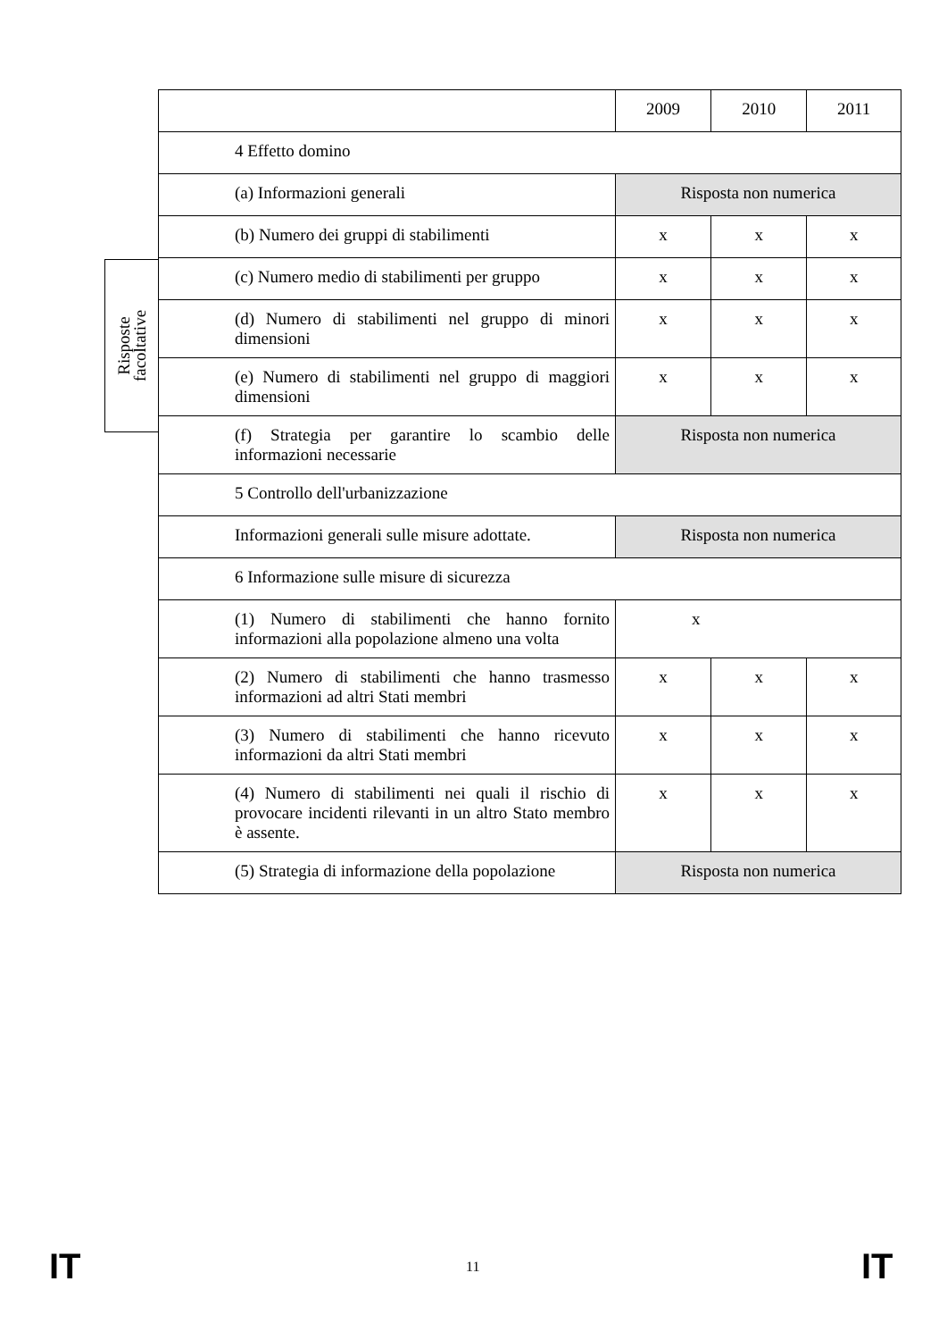Risposte
facoltative
| | 2009 | 2010 | 2011 |
| 4 Effetto domino | | | |
| (a) Informazioni generali | Risposta non numerica | | |
| (b) Numero dei gruppi di stabilimenti | x | x | x |
| (c) Numero medio di stabilimenti per gruppo | x | x | x |
| (d) Numero di stabilimenti nel gruppo di minori dimensioni | x | x | x |
| (e) Numero di stabilimenti nel gruppo di maggiori dimensioni | x | x | x |
| (f) Strategia per garantire lo scambio delle informazioni necessarie | Risposta non numerica | | |
| 5 Controllo dell'urbanizzazione | | | |
| Informazioni generali sulle misure adottate. | Risposta non numerica | | |
| 6 Informazione sulle misure di sicurezza | | | |
| (1) Numero di stabilimenti che hanno fornito informazioni alla popolazione almeno una volta | x | | |
| (2) Numero di stabilimenti che hanno trasmesso informazioni ad altri Stati membri | x | x | x |
| (3) Numero di stabilimenti che hanno ricevuto informazioni da altri Stati membri | x | x | x |
| (4) Numero di stabilimenti nei quali il rischio di provocare incidenti rilevanti in un altro Stato membro è assente. | x | x | x |
| (5) Strategia di informazione della popolazione | Risposta non numerica | | |
IT 11 IT